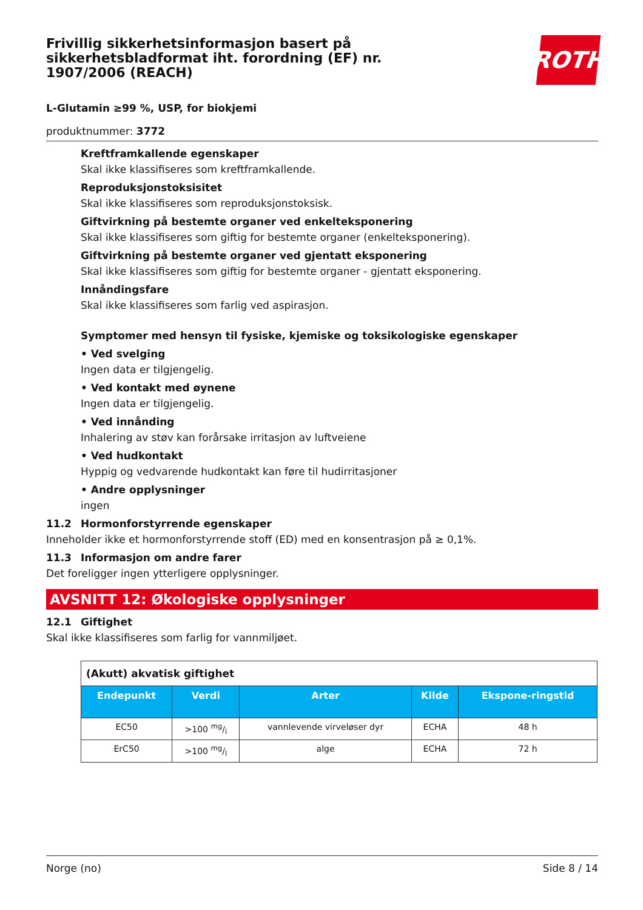Frivillig sikkerhetsinformasjon basert på sikkerhetsbladformat iht. forordning (EF) nr. 1907/2006 (REACH)
ROTH
L-Glutamin ≥99 %, USP, for biokjemi
produktnummer: 3772
Kreftframkallende egenskaper
Skal ikke klassifiseres som kreftframkallende.
Reproduksjonstoksisitet
Skal ikke klassifiseres som reproduksjonstoksisk.
Giftvirkning på bestemte organer ved enkelteksponering
Skal ikke klassifiseres som giftig for bestemte organer (enkelteksponering).
Giftvirkning på bestemte organer ved gjentatt eksponering
Skal ikke klassifiseres som giftig for bestemte organer - gjentatt eksponering.
Innåndingsfare
Skal ikke klassifiseres som farlig ved aspirasjon.
Symptomer med hensyn til fysiske, kjemiske og toksikologiske egenskaper
• Ved svelging
Ingen data er tilgjengelig.
• Ved kontakt med øynene
Ingen data er tilgjengelig.
• Ved innånding
Inhalering av støv kan forårsake irritasjon av luftveiene
• Ved hudkontakt
Hyppig og vedvarende hudkontakt kan føre til hudirritasjoner
• Andre opplysninger
ingen
11.2 Hormonforstyrrende egenskaper
Inneholder ikke et hormonforstyrrende stoff (ED) med en konsentrasjon på ≥ 0,1%.
11.3 Informasjon om andre farer
Det foreligger ingen ytterligere opplysninger.
AVSNITT 12: Økologiske opplysninger
12.1 Giftighet
Skal ikke klassifiseres som farlig for vannmiljøet.
| (Akutt) akvatisk giftighet | | | | |
| Endepunkt | Verdi | Arter | Kilde | Ekspone-ringstid |
| EC50 | >100 mg/l | vannlevende virveløser dyr | ECHA | 48 h |
| ErC50 | >100 mg/l | alge | ECHA | 72 h |
Norge (no) Side 8 / 14